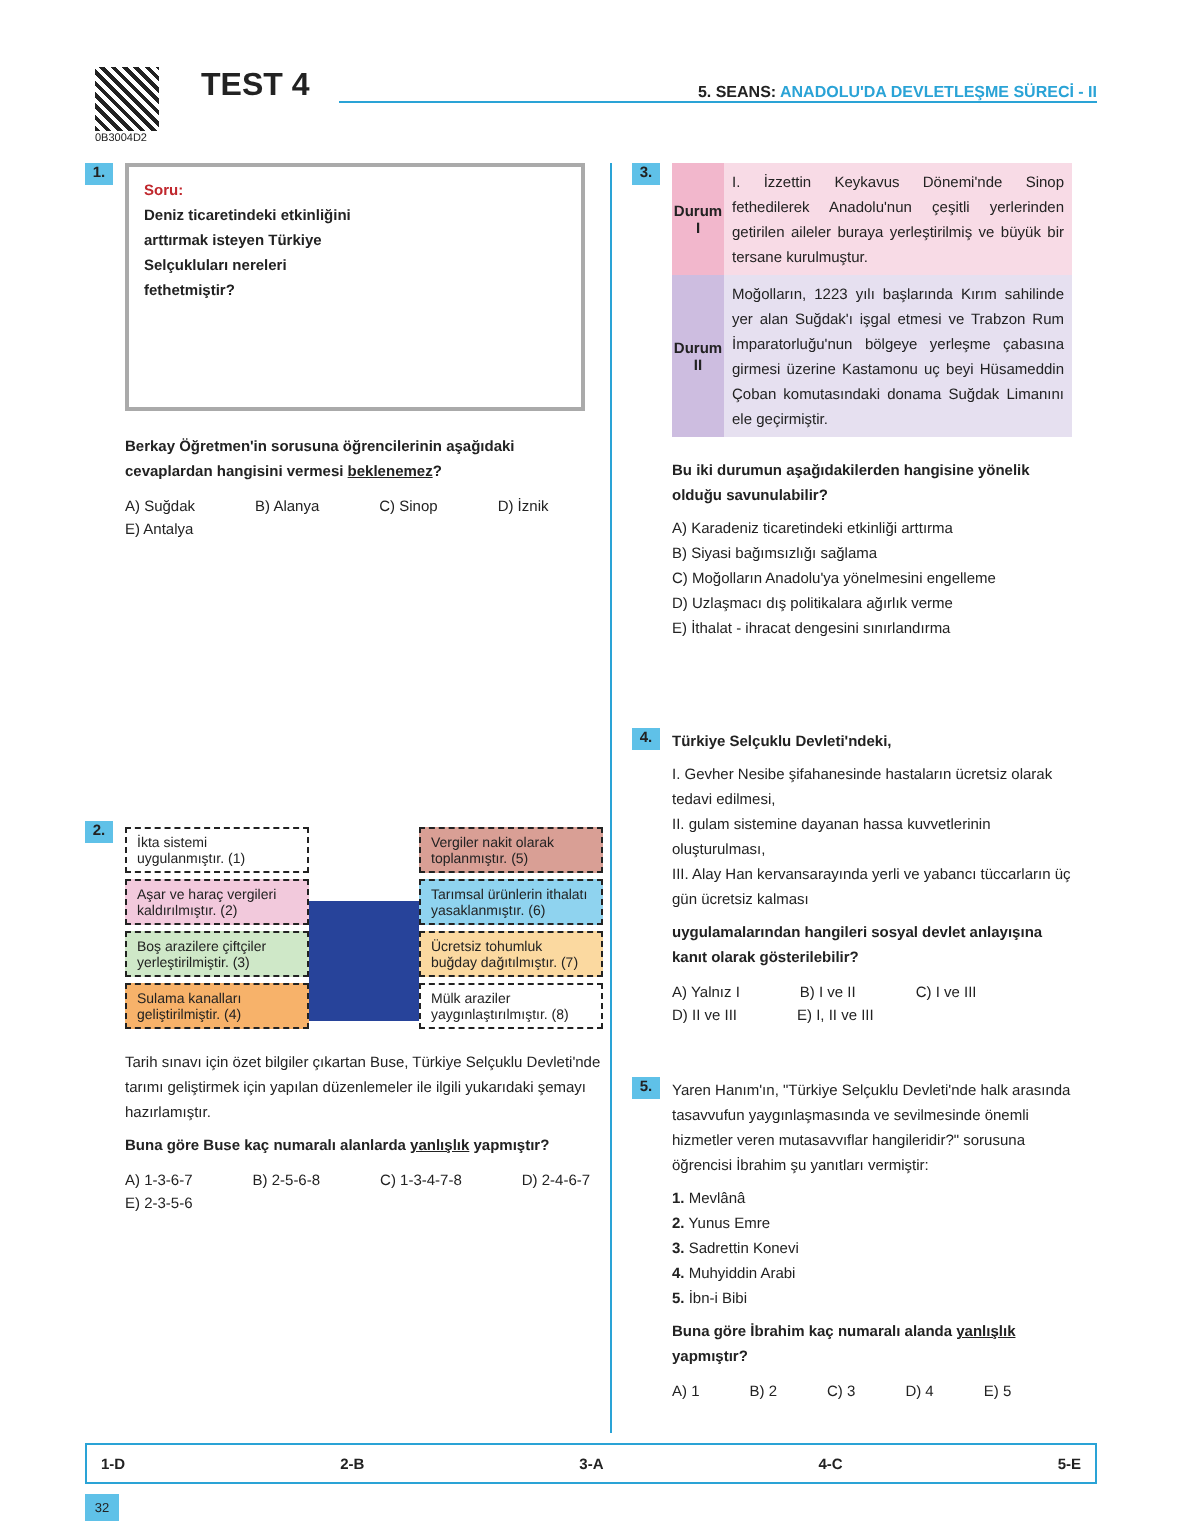0B3004D2
TEST 4
5. SEANS: ANADOLU'DA DEVLETLEŞME SÜRECİ - II
1.
Soru:
Deniz ticaretindeki etkinliğini
arttırmak isteyen Türkiye
Selçukluları nereleri
fethetmiştir?
Berkay Öğretmen'in sorusuna öğrencilerinin aşağıdaki cevaplardan hangisini vermesi beklenemez?
A) Suğdak B) Alanya C) Sinop D) İznik E) Antalya
2.
İkta sistemi uygulanmıştır. (1)
Aşar ve haraç vergileri kaldırılmıştır. (2)
Boş arazilere çiftçiler yerleştirilmiştir. (3)
Sulama kanalları geliştirilmiştir. (4)
Vergiler nakit olarak toplanmıştır. (5)
Tarımsal ürünlerin ithalatı yasaklanmıştır. (6)
Ücretsiz tohumluk buğday dağıtılmıştır. (7)
Mülk araziler yaygınlaştırılmıştır. (8)
Tarih sınavı için özet bilgiler çıkartan Buse, Türkiye Selçuklu Devleti'nde tarımı geliştirmek için yapılan düzenlemeler ile ilgili yukarıdaki şemayı hazırlamıştır.
Buna göre Buse kaç numaralı alanlarda yanlışlık yapmıştır?
A) 1-3-6-7 B) 2-5-6-8 C) 1-3-4-7-8 D) 2-4-6-7 E) 2-3-5-6
3.
| Durum I | I. İzzettin Keykavus Dönemi'nde Sinop fethedilerek Anadolu'nun çeşitli yerlerinden getirilen aileler buraya yerleştirilmiş ve büyük bir tersane kurulmuştur. |
| Durum II | Moğolların, 1223 yılı başlarında Kırım sahilinde yer alan Suğdak'ı işgal etmesi ve Trabzon Rum İmparatorluğu'nun bölgeye yerleşme çabasına girmesi üzerine Kastamonu uç beyi Hüsameddin Çoban komutasındaki donama Suğdak Limanını ele geçirmiştir. |
Bu iki durumun aşağıdakilerden hangisine yönelik olduğu savunulabilir?
A) Karadeniz ticaretindeki etkinliği arttırma
B) Siyasi bağımsızlığı sağlama
C) Moğolların Anadolu'ya yönelmesini engelleme
D) Uzlaşmacı dış politikalara ağırlık verme
E) İthalat - ihracat dengesini sınırlandırma
4.
Türkiye Selçuklu Devleti'ndeki,
I. Gevher Nesibe şifahanesinde hastaların ücretsiz olarak tedavi edilmesi,
II. gulam sistemine dayanan hassa kuvvetlerinin oluşturulması,
III. Alay Han kervansarayında yerli ve yabancı tüccarların üç gün ücretsiz kalması
uygulamalarından hangileri sosyal devlet anlayışına kanıt olarak gösterilebilir?
A) Yalnız I B) I ve II C) I ve III D) II ve III E) I, II ve III
5.
Yaren Hanım'ın, "Türkiye Selçuklu Devleti'nde halk arasında tasavvufun yaygınlaşmasında ve sevilmesinde önemli hizmetler veren mutasavvıflar hangileridir?" sorusuna öğrencisi İbrahim şu yanıtları vermiştir:
1. Mevlânâ
2. Yunus Emre
3. Sadrettin Konevi
4. Muhyiddin Arabi
5. İbn-i Bibi
Buna göre İbrahim kaç numaralı alanda yanlışlık yapmıştır?
A) 1 B) 2 C) 3 D) 4 E) 5
1-D 2-B 3-A 4-C 5-E
32